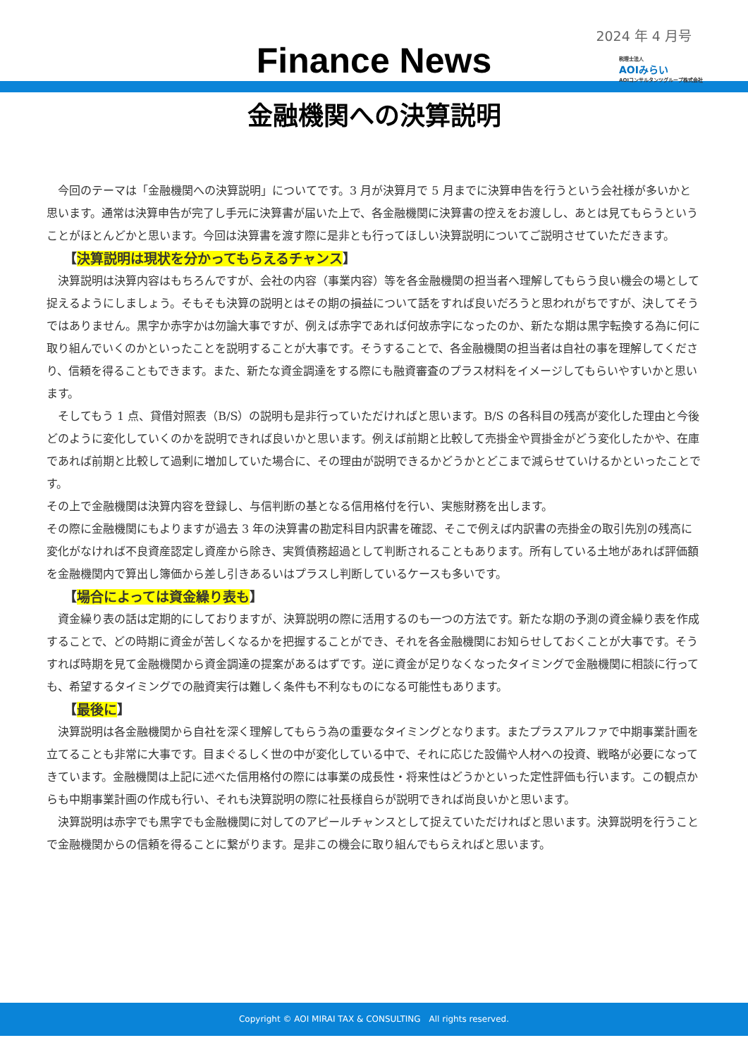2024 年 4 月号
Finance News
税理士法人
AOIみらい
AOIコンサルタンツグループ株式会社
金融機関への決算説明
今回のテーマは「金融機関への決算説明」についてです。3 月が決算月で 5 月までに決算申告を行うという会社様が多いかと思います。通常は決算申告が完了し手元に決算書が届いた上で、各金融機関に決算書の控えをお渡しし、あとは見てもらうということがほとんどかと思います。今回は決算書を渡す際に是非とも行ってほしい決算説明についてご説明させていただきます。
【決算説明は現状を分かってもらえるチャンス】
決算説明は決算内容はもちろんですが、会社の内容（事業内容）等を各金融機関の担当者へ理解してもらう良い機会の場として捉えるようにしましょう。そもそも決算の説明とはその期の損益について話をすれば良いだろうと思われがちですが、決してそうではありません。黒字か赤字かは勿論大事ですが、例えば赤字であれば何故赤字になったのか、新たな期は黒字転換する為に何に取り組んでいくのかといったことを説明することが大事です。そうすることで、各金融機関の担当者は自社の事を理解してくださり、信頼を得ることもできます。また、新たな資金調達をする際にも融資審査のプラス材料をイメージしてもらいやすいかと思います。
そしてもう 1 点、貸借対照表（B/S）の説明も是非行っていただければと思います。B/S の各科目の残高が変化した理由と今後どのように変化していくのかを説明できれば良いかと思います。例えば前期と比較して売掛金や買掛金がどう変化したかや、在庫であれば前期と比較して過剰に増加していた場合に、その理由が説明できるかどうかとどこまで減らせていけるかといったことです。
その上で金融機関は決算内容を登録し、与信判断の基となる信用格付を行い、実態財務を出します。
その際に金融機関にもよりますが過去 3 年の決算書の勘定科目内訳書を確認、そこで例えば内訳書の売掛金の取引先別の残高に変化がなければ不良資産認定し資産から除き、実質債務超過として判断されることもあります。所有している土地があれば評価額を金融機関内で算出し簿価から差し引きあるいはプラスし判断しているケースも多いです。
【場合によっては資金繰り表も】
資金繰り表の話は定期的にしておりますが、決算説明の際に活用するのも一つの方法です。新たな期の予測の資金繰り表を作成することで、どの時期に資金が苦しくなるかを把握することができ、それを各金融機関にお知らせしておくことが大事です。そうすれば時期を見て金融機関から資金調達の提案があるはずです。逆に資金が足りなくなったタイミングで金融機関に相談に行っても、希望するタイミングでの融資実行は難しく条件も不利なものになる可能性もあります。
【最後に】
決算説明は各金融機関から自社を深く理解してもらう為の重要なタイミングとなります。またプラスアルファで中期事業計画を立てることも非常に大事です。目まぐるしく世の中が変化している中で、それに応じた設備や人材への投資、戦略が必要になってきています。金融機関は上記に述べた信用格付の際には事業の成長性・将来性はどうかといった定性評価も行います。この観点からも中期事業計画の作成も行い、それも決算説明の際に社長様自らが説明できれば尚良いかと思います。
決算説明は赤字でも黒字でも金融機関に対してのアピールチャンスとして捉えていただければと思います。決算説明を行うことで金融機関からの信頼を得ることに繋がります。是非この機会に取り組んでもらえればと思います。
Copyright © AOI MIRAI TAX & CONSULTING　All rights reserved.